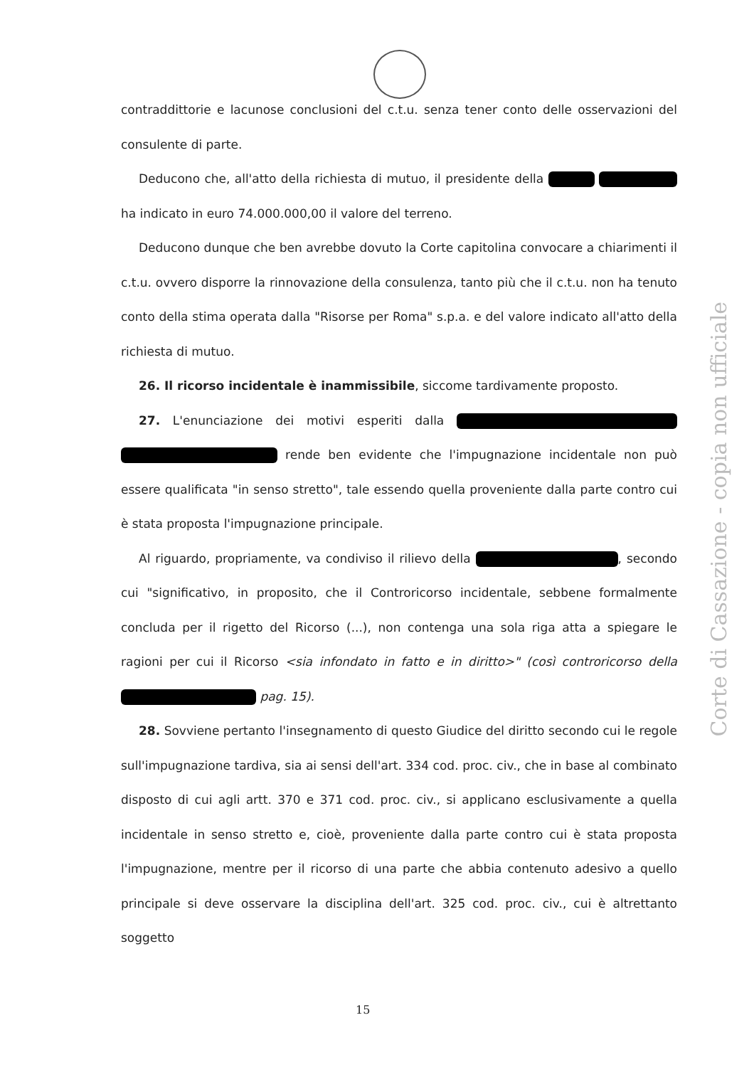contraddittorie e lacunose conclusioni del c.t.u. senza tener conto delle osservazioni del consulente di parte.
Deducono che, all'atto della richiesta di mutuo, il presidente della ha indicato in euro 74.000.000,00 il valore del terreno.
Deducono dunque che ben avrebbe dovuto la Corte capitolina convocare a chiarimenti il c.t.u. ovvero disporre la rinnovazione della consulenza, tanto più che il c.t.u. non ha tenuto conto della stima operata dalla "Risorse per Roma" s.p.a. e del valore indicato all'atto della richiesta di mutuo.
26. Il ricorso incidentale è inammissibile, siccome tardivamente proposto.
27. L'enunciazione dei motivi esperiti dalla rende ben evidente che l'impugnazione incidentale non può essere qualificata "in senso stretto", tale essendo quella proveniente dalla parte contro cui è stata proposta l'impugnazione principale.
Al riguardo, propriamente, va condiviso il rilievo della , secondo cui "significativo, in proposito, che il Controricorso incidentale, sebbene formalmente concluda per il rigetto del Ricorso (...), non contenga una sola riga atta a spiegare le ragioni per cui il Ricorso <sia infondato in fatto e in diritto>" (così controricorso della pag. 15).
28. Sovviene pertanto l'insegnamento di questo Giudice del diritto secondo cui le regole sull'impugnazione tardiva, sia ai sensi dell'art. 334 cod. proc. civ., che in base al combinato disposto di cui agli artt. 370 e 371 cod. proc. civ., si applicano esclusivamente a quella incidentale in senso stretto e, cioè, proveniente dalla parte contro cui è stata proposta l'impugnazione, mentre per il ricorso di una parte che abbia contenuto adesivo a quello principale si deve osservare la disciplina dell'art. 325 cod. proc. civ., cui è altrettanto soggetto
Corte di Cassazione - copia non ufficiale
15